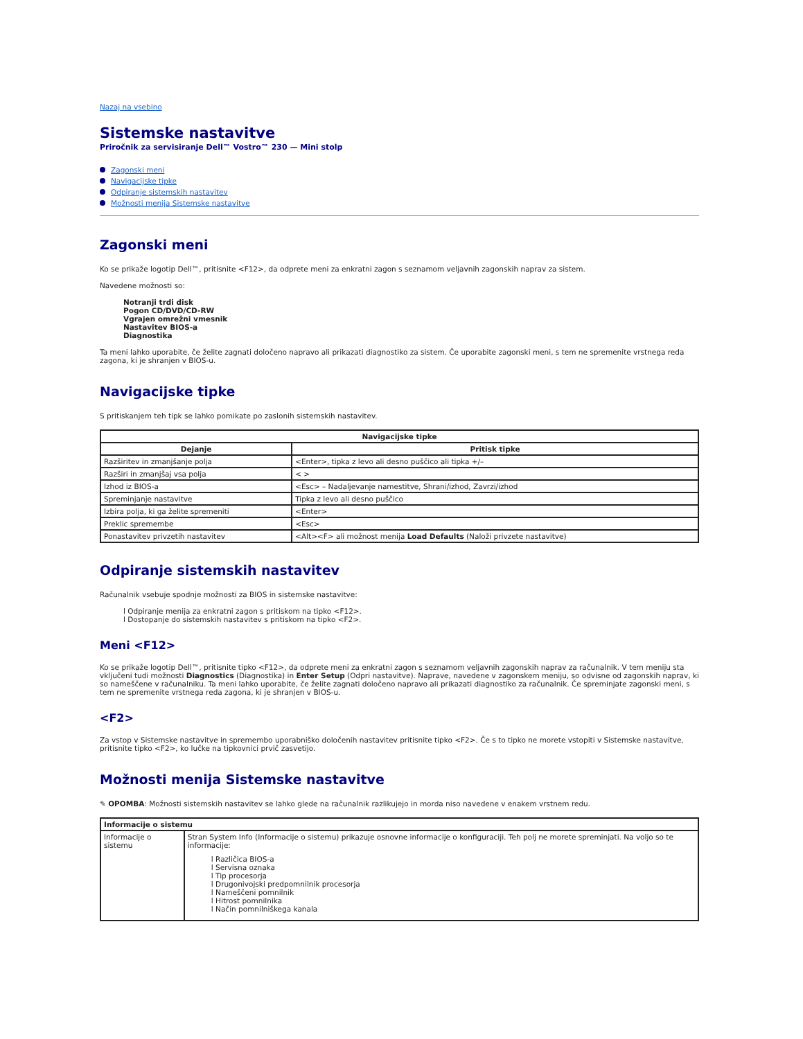Nazaj na vsebino
Sistemske nastavitve
Priročnik za servisiranje Dell™ Vostro™ 230 — Mini stolp
Zagonski meni
Navigacijske tipke
Odpiranje sistemskih nastavitev
Možnosti menija Sistemske nastavitve
Zagonski meni
Ko se prikaže logotip Dell™, pritisnite <F12>, da odprete meni za enkratni zagon s seznamom veljavnih zagonskih naprav za sistem.
Navedene možnosti so:
Notranji trdi disk
Pogon CD/DVD/CD-RW
Vgrajen omrežni vmesnik
Nastavitev BIOS-a
Diagnostika
Ta meni lahko uporabite, če želite zagnati določeno napravo ali prikazati diagnostiko za sistem. Če uporabite zagonski meni, s tem ne spremenite vrstnega reda zagona, ki je shranjen v BIOS-u.
Navigacijske tipke
S pritiskanjem teh tipk se lahko pomikate po zaslonih sistemskih nastavitev.
| Navigacijske tipke | |
| --- | --- |
| Dejanje | Pritisk tipke |
| Razširitev in zmanjšanje polja | <Enter>, tipka z levo ali desno puščico ali tipka +/– |
| Razširi in zmanjšaj vsa polja | < > |
| Izhod iz BIOS-a | <Esc> – Nadaljevanje namestitve, Shrani/izhod, Zavrzi/izhod |
| Spreminjanje nastavitve | Tipka z levo ali desno puščico |
| Izbira polja, ki ga želite spremeniti | <Enter> |
| Preklic spremembe | <Esc> |
| Ponastavitev privzetih nastavitev | <Alt><F> ali možnost menija Load Defaults (Naloži privzete nastavitve) |
Odpiranje sistemskih nastavitev
Računalnik vsebuje spodnje možnosti za BIOS in sistemske nastavitve:
l Odpiranje menija za enkratni zagon s pritiskom na tipko <F12>.
l Dostopanje do sistemskih nastavitev s pritiskom na tipko <F2>.
Meni <F12>
Ko se prikaže logotip Dell™, pritisnite tipko <F12>, da odprete meni za enkratni zagon s seznamom veljavnih zagonskih naprav za računalnik. V tem meniju sta vključeni tudi možnosti Diagnostics (Diagnostika) in Enter Setup (Odpri nastavitve). Naprave, navedene v zagonskem meniju, so odvisne od zagonskih naprav, ki so nameščene v računalniku. Ta meni lahko uporabite, če želite zagnati določeno napravo ali prikazati diagnostiko za računalnik. Če spreminjate zagonski meni, s tem ne spremenite vrstnega reda zagona, ki je shranjen v BIOS-u.
<F2>
Za vstop v Sistemske nastavitve in spremembo uporabniško določenih nastavitev pritisnite tipko <F2>. Če s to tipko ne morete vstopiti v Sistemske nastavitve, pritisnite tipko <F2>, ko lučke na tipkovnici prvič zasvetijo.
Možnosti menija Sistemske nastavitve
✎ OPOMBA: Možnosti sistemskih nastavitev se lahko glede na računalnik razlikujejo in morda niso navedene v enakem vrstnem redu.
| Informacije o sistemu | |
| Informacije o sistemu | Stran System Info (Informacije o sistemu) prikazuje osnovne informacije o konfiguraciji. Teh polj ne morete spreminjati. Na voljo so te informacije: l Različica BIOS-a l Servisna oznaka l Tip procesorja l Drugonivojski predpomnilnik procesorja l Nameščeni pomnilnik l Hitrost pomnilnika l Način pomnilniškega kanala |